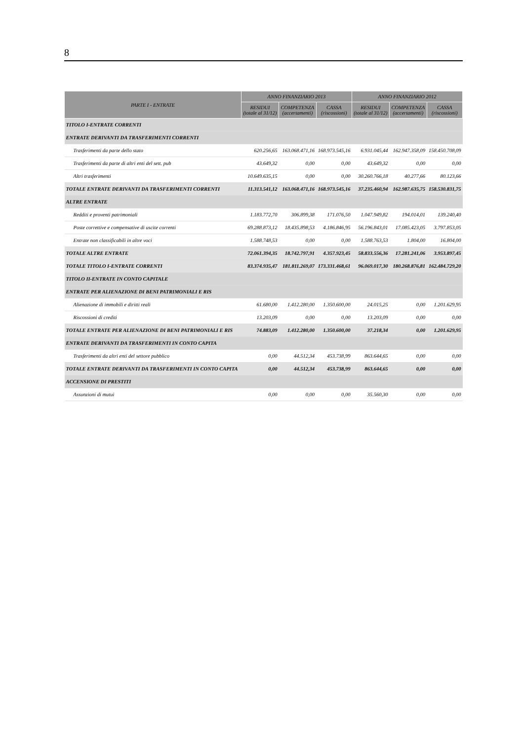8
| PARTE I - ENTRATE | ANNO FINANZIARIO 2013 | | | ANNO FINANZIARIO 2012 | | |
| --- | --- | --- | --- | --- | --- | --- |
| | RESIDUI (totale al 31/12) | COMPETENZA (accertamenti) | CASSA (riscossioni) | RESIDUI (totale al 31/12) | COMPETENZA (accertamenti) | CASSA (riscossioni) |
| TITOLO I-ENTRATE CORRENTI | | | | | | |
| ENTRATE DERIVANTI DA TRASFERIMENTI CORRENTI | | | | | | |
| Trasferimenti da parte dello stato | 620.256,65 | 163.068.471,16 | 168.973.545,16 | 6.931.045,44 | 162.947.358,09 | 158.450.708,09 |
| Trasferimenti da parte di altri enti del sett. pub | 43.649,32 | 0,00 | 0,00 | 43.649,32 | 0,00 | 0,00 |
| Altri trasferimenti | 10.649.635,15 | 0,00 | 0,00 | 30.260.766,18 | 40.277,66 | 80.123,66 |
| TOTALE ENTRATE DERIVANTI DA TRASFERIMENTI CORRENTI | 11.313.541,12 | 163.068.471,16 | 168.973.545,16 | 37.235.460,94 | 162.987.635,75 | 158.530.831,75 |
| ALTRE ENTRATE | | | | | | |
| Redditi e proventi patrimoniali | 1.183.772,70 | 306.899,38 | 171.076,50 | 1.047.949,82 | 194.014,01 | 139.240,40 |
| Poste correttive e compensative di uscite correnti | 69.288.873,12 | 18.435.898,53 | 4.186.846,95 | 56.196.843,01 | 17.085.423,05 | 3.797.853,05 |
| Entrate non classificabili in altre voci | 1.588.748,53 | 0,00 | 0,00 | 1.588.763,53 | 1.804,00 | 16.804,00 |
| TOTALE ALTRE ENTRATE | 72.061.394,35 | 18.742.797,91 | 4.357.923,45 | 58.833.556,36 | 17.281.241,06 | 3.953.897,45 |
| TOTALE TITOLO I-ENTRATE CORRENTI | 83.374.935,47 | 181.811.269,07 | 173.331.468,61 | 96.069.017,30 | 180.268.876,81 | 162.484.729,20 |
| TITOLO II-ENTRATE IN CONTO CAPITALE | | | | | | |
| ENTRATE PER ALIENAZIONE DI BENI PATRIMONIALI E RIS | | | | | | |
| Alienazione di immobili e diritti reali | 61.680,00 | 1.412.280,00 | 1.350.600,00 | 24.015,25 | 0,00 | 1.201.629,95 |
| Riscossioni di crediti | 13.203,09 | 0,00 | 0,00 | 13.203,09 | 0,00 | 0,00 |
| TOTALE ENTRATE PER ALIENAZIONE DI BENI PATRIMONIALI E RIS | 74.883,09 | 1.412.280,00 | 1.350.600,00 | 37.218,34 | 0,00 | 1.201.629,95 |
| ENTRATE DERIVANTI DA TRASFERIMENTI IN CONTO CAPITA | | | | | | |
| Trasferimenti da altri enti del settore pubblico | 0,00 | 44.512,34 | 453.738,99 | 863.644,65 | 0,00 | 0,00 |
| TOTALE ENTRATE DERIVANTI DA TRASFERIMENTI IN CONTO CAPITA | 0,00 | 44.512,34 | 453.738,99 | 863.644,65 | 0,00 | 0,00 |
| ACCENSIONE DI PRESTITI | | | | | | |
| Assunzioni di mutui | 0,00 | 0,00 | 0,00 | 35.560,30 | 0,00 | 0,00 |